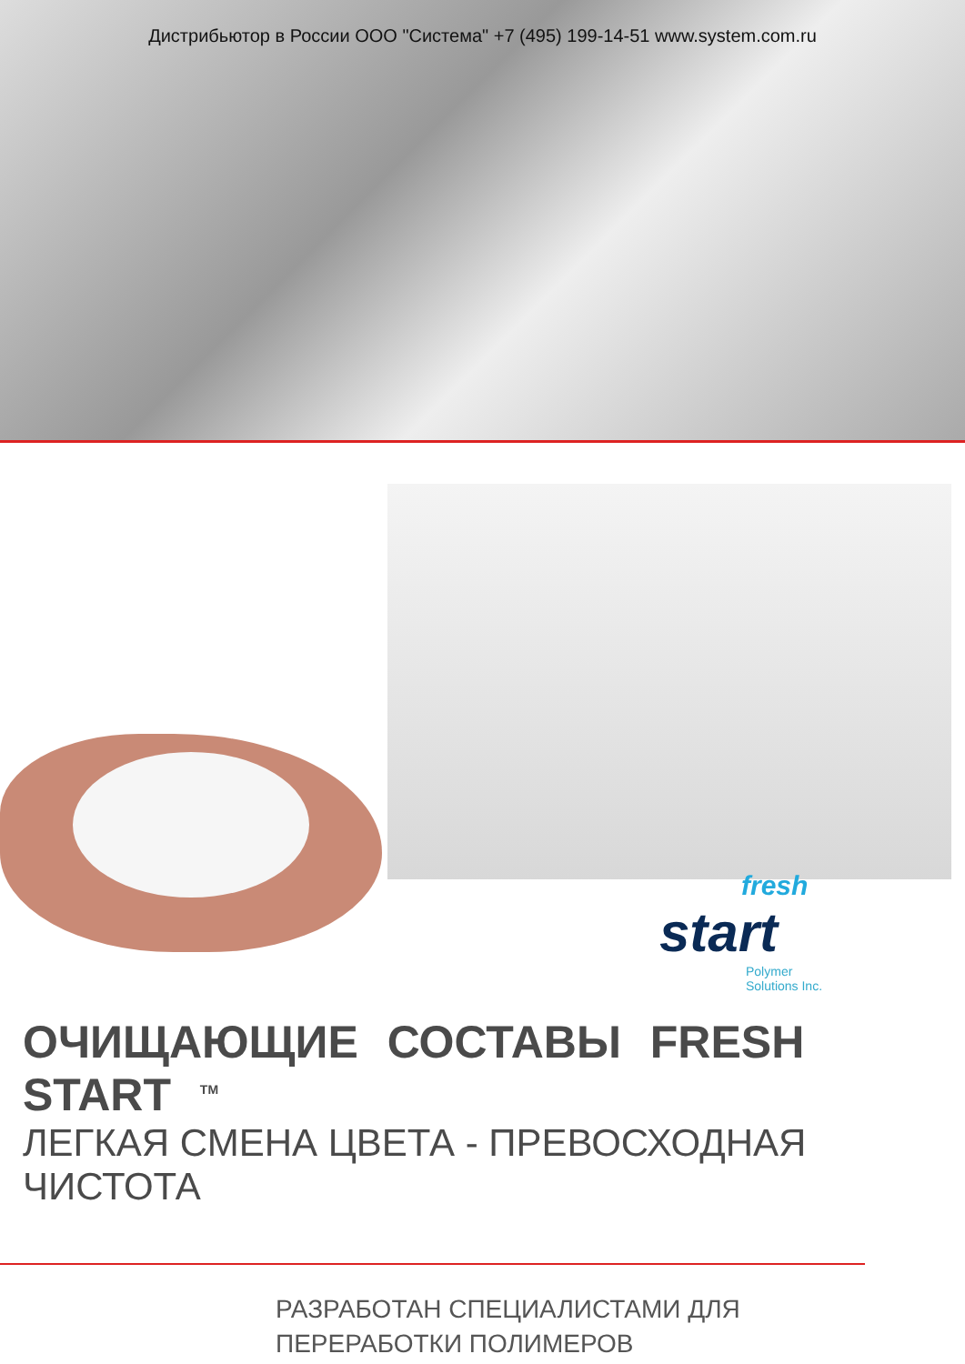Дистрибьютор в России ООО "Система" +7 (495) 199-14-51 www.system.com.ru
fresh
start
Polymer
Solutions Inc.
ОЧИЩАЮЩИЕ СОСТАВЫ FRESH START <sup>TM</sup>
ЛЕГКАЯ СМЕНА ЦВЕТА - ПРЕВОСХОДНАЯ ЧИСТОТА
РАЗРАБОТАН СПЕЦИАЛИСТАМИ ДЛЯ
ПЕРЕРАБОТКИ ПОЛИМЕРОВ